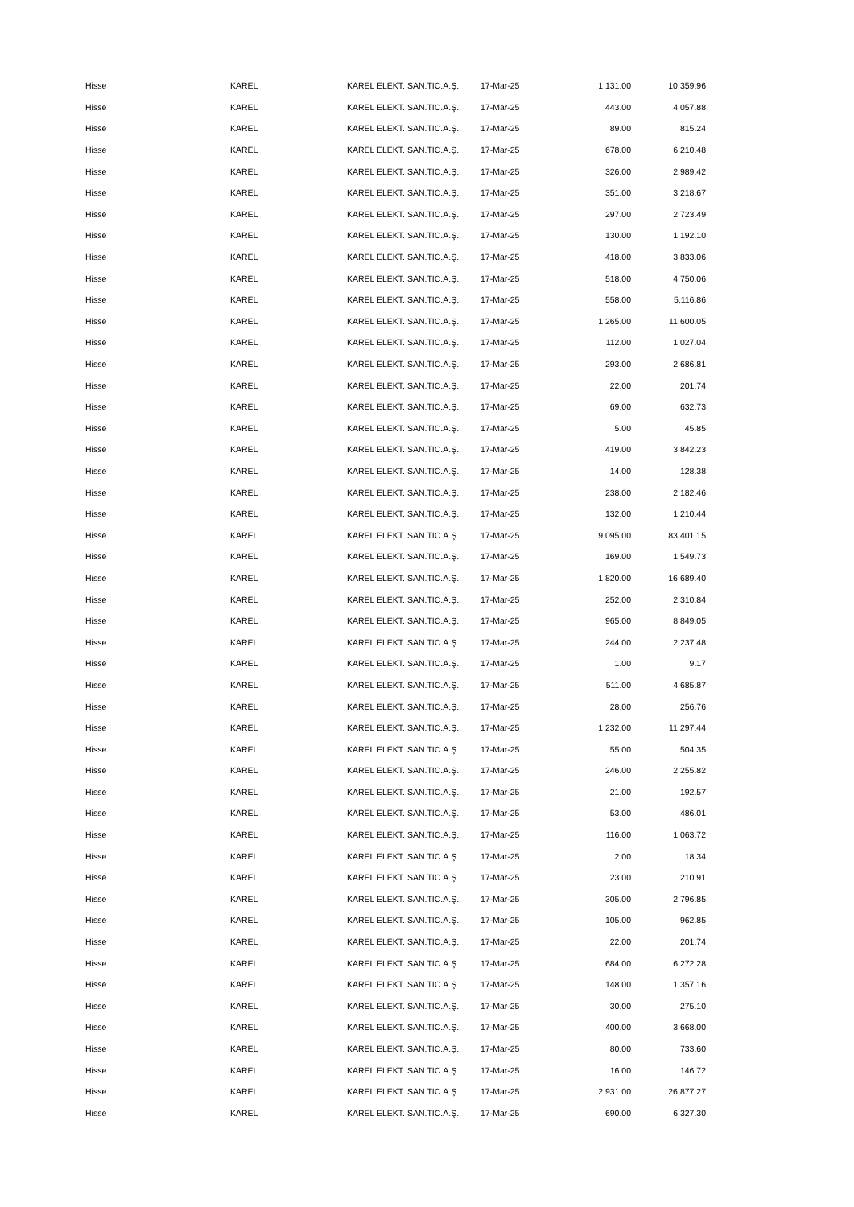| Hisse | KAREL | KAREL ELEKT. SAN.TIC.A.Ş. | 17-Mar-25 | 1,131.00 | 10,359.96 |
| Hisse | KAREL | KAREL ELEKT. SAN.TIC.A.Ş. | 17-Mar-25 | 443.00 | 4,057.88 |
| Hisse | KAREL | KAREL ELEKT. SAN.TIC.A.Ş. | 17-Mar-25 | 89.00 | 815.24 |
| Hisse | KAREL | KAREL ELEKT. SAN.TIC.A.Ş. | 17-Mar-25 | 678.00 | 6,210.48 |
| Hisse | KAREL | KAREL ELEKT. SAN.TIC.A.Ş. | 17-Mar-25 | 326.00 | 2,989.42 |
| Hisse | KAREL | KAREL ELEKT. SAN.TIC.A.Ş. | 17-Mar-25 | 351.00 | 3,218.67 |
| Hisse | KAREL | KAREL ELEKT. SAN.TIC.A.Ş. | 17-Mar-25 | 297.00 | 2,723.49 |
| Hisse | KAREL | KAREL ELEKT. SAN.TIC.A.Ş. | 17-Mar-25 | 130.00 | 1,192.10 |
| Hisse | KAREL | KAREL ELEKT. SAN.TIC.A.Ş. | 17-Mar-25 | 418.00 | 3,833.06 |
| Hisse | KAREL | KAREL ELEKT. SAN.TIC.A.Ş. | 17-Mar-25 | 518.00 | 4,750.06 |
| Hisse | KAREL | KAREL ELEKT. SAN.TIC.A.Ş. | 17-Mar-25 | 558.00 | 5,116.86 |
| Hisse | KAREL | KAREL ELEKT. SAN.TIC.A.Ş. | 17-Mar-25 | 1,265.00 | 11,600.05 |
| Hisse | KAREL | KAREL ELEKT. SAN.TIC.A.Ş. | 17-Mar-25 | 112.00 | 1,027.04 |
| Hisse | KAREL | KAREL ELEKT. SAN.TIC.A.Ş. | 17-Mar-25 | 293.00 | 2,686.81 |
| Hisse | KAREL | KAREL ELEKT. SAN.TIC.A.Ş. | 17-Mar-25 | 22.00 | 201.74 |
| Hisse | KAREL | KAREL ELEKT. SAN.TIC.A.Ş. | 17-Mar-25 | 69.00 | 632.73 |
| Hisse | KAREL | KAREL ELEKT. SAN.TIC.A.Ş. | 17-Mar-25 | 5.00 | 45.85 |
| Hisse | KAREL | KAREL ELEKT. SAN.TIC.A.Ş. | 17-Mar-25 | 419.00 | 3,842.23 |
| Hisse | KAREL | KAREL ELEKT. SAN.TIC.A.Ş. | 17-Mar-25 | 14.00 | 128.38 |
| Hisse | KAREL | KAREL ELEKT. SAN.TIC.A.Ş. | 17-Mar-25 | 238.00 | 2,182.46 |
| Hisse | KAREL | KAREL ELEKT. SAN.TIC.A.Ş. | 17-Mar-25 | 132.00 | 1,210.44 |
| Hisse | KAREL | KAREL ELEKT. SAN.TIC.A.Ş. | 17-Mar-25 | 9,095.00 | 83,401.15 |
| Hisse | KAREL | KAREL ELEKT. SAN.TIC.A.Ş. | 17-Mar-25 | 169.00 | 1,549.73 |
| Hisse | KAREL | KAREL ELEKT. SAN.TIC.A.Ş. | 17-Mar-25 | 1,820.00 | 16,689.40 |
| Hisse | KAREL | KAREL ELEKT. SAN.TIC.A.Ş. | 17-Mar-25 | 252.00 | 2,310.84 |
| Hisse | KAREL | KAREL ELEKT. SAN.TIC.A.Ş. | 17-Mar-25 | 965.00 | 8,849.05 |
| Hisse | KAREL | KAREL ELEKT. SAN.TIC.A.Ş. | 17-Mar-25 | 244.00 | 2,237.48 |
| Hisse | KAREL | KAREL ELEKT. SAN.TIC.A.Ş. | 17-Mar-25 | 1.00 | 9.17 |
| Hisse | KAREL | KAREL ELEKT. SAN.TIC.A.Ş. | 17-Mar-25 | 511.00 | 4,685.87 |
| Hisse | KAREL | KAREL ELEKT. SAN.TIC.A.Ş. | 17-Mar-25 | 28.00 | 256.76 |
| Hisse | KAREL | KAREL ELEKT. SAN.TIC.A.Ş. | 17-Mar-25 | 1,232.00 | 11,297.44 |
| Hisse | KAREL | KAREL ELEKT. SAN.TIC.A.Ş. | 17-Mar-25 | 55.00 | 504.35 |
| Hisse | KAREL | KAREL ELEKT. SAN.TIC.A.Ş. | 17-Mar-25 | 246.00 | 2,255.82 |
| Hisse | KAREL | KAREL ELEKT. SAN.TIC.A.Ş. | 17-Mar-25 | 21.00 | 192.57 |
| Hisse | KAREL | KAREL ELEKT. SAN.TIC.A.Ş. | 17-Mar-25 | 53.00 | 486.01 |
| Hisse | KAREL | KAREL ELEKT. SAN.TIC.A.Ş. | 17-Mar-25 | 116.00 | 1,063.72 |
| Hisse | KAREL | KAREL ELEKT. SAN.TIC.A.Ş. | 17-Mar-25 | 2.00 | 18.34 |
| Hisse | KAREL | KAREL ELEKT. SAN.TIC.A.Ş. | 17-Mar-25 | 23.00 | 210.91 |
| Hisse | KAREL | KAREL ELEKT. SAN.TIC.A.Ş. | 17-Mar-25 | 305.00 | 2,796.85 |
| Hisse | KAREL | KAREL ELEKT. SAN.TIC.A.Ş. | 17-Mar-25 | 105.00 | 962.85 |
| Hisse | KAREL | KAREL ELEKT. SAN.TIC.A.Ş. | 17-Mar-25 | 22.00 | 201.74 |
| Hisse | KAREL | KAREL ELEKT. SAN.TIC.A.Ş. | 17-Mar-25 | 684.00 | 6,272.28 |
| Hisse | KAREL | KAREL ELEKT. SAN.TIC.A.Ş. | 17-Mar-25 | 148.00 | 1,357.16 |
| Hisse | KAREL | KAREL ELEKT. SAN.TIC.A.Ş. | 17-Mar-25 | 30.00 | 275.10 |
| Hisse | KAREL | KAREL ELEKT. SAN.TIC.A.Ş. | 17-Mar-25 | 400.00 | 3,668.00 |
| Hisse | KAREL | KAREL ELEKT. SAN.TIC.A.Ş. | 17-Mar-25 | 80.00 | 733.60 |
| Hisse | KAREL | KAREL ELEKT. SAN.TIC.A.Ş. | 17-Mar-25 | 16.00 | 146.72 |
| Hisse | KAREL | KAREL ELEKT. SAN.TIC.A.Ş. | 17-Mar-25 | 2,931.00 | 26,877.27 |
| Hisse | KAREL | KAREL ELEKT. SAN.TIC.A.Ş. | 17-Mar-25 | 690.00 | 6,327.30 |